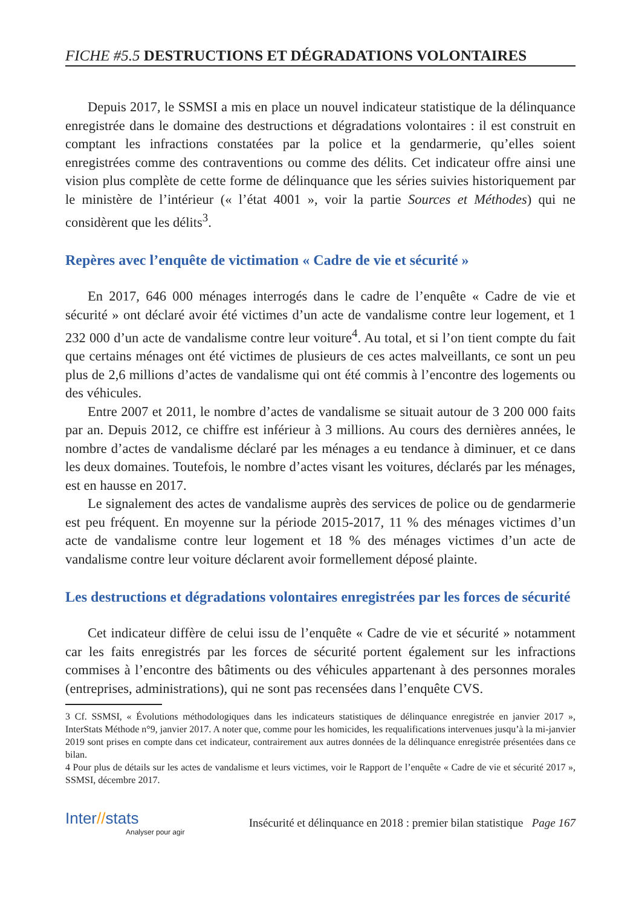FICHE #5.5 DESTRUCTIONS ET DÉGRADATIONS VOLONTAIRES
Depuis 2017, le SSMSI a mis en place un nouvel indicateur statistique de la délinquance enregistrée dans le domaine des destructions et dégradations volontaires : il est construit en comptant les infractions constatées par la police et la gendarmerie, qu’elles soient enregistrées comme des contraventions ou comme des délits. Cet indicateur offre ainsi une vision plus complète de cette forme de délinquance que les séries suivies historiquement par le ministère de l’intérieur (« l’état 4001 », voir la partie Sources et Méthodes) qui ne considèrent que les délits<sup>3</sup>.
Repères avec l’enquête de victimation « Cadre de vie et sécurité »
En 2017, 646 000 ménages interrogés dans le cadre de l’enquête « Cadre de vie et sécurité » ont déclaré avoir été victimes d’un acte de vandalisme contre leur logement, et 1 232 000 d’un acte de vandalisme contre leur voiture<sup>4</sup>. Au total, et si l’on tient compte du fait que certains ménages ont été victimes de plusieurs de ces actes malveillants, ce sont un peu plus de 2,6 millions d’actes de vandalisme qui ont été commis à l’encontre des logements ou des véhicules.
Entre 2007 et 2011, le nombre d’actes de vandalisme se situait autour de 3 200 000 faits par an. Depuis 2012, ce chiffre est inférieur à 3 millions. Au cours des dernières années, le nombre d’actes de vandalisme déclaré par les ménages a eu tendance à diminuer, et ce dans les deux domaines. Toutefois, le nombre d’actes visant les voitures, déclarés par les ménages, est en hausse en 2017.
Le signalement des actes de vandalisme auprès des services de police ou de gendarmerie est peu fréquent. En moyenne sur la période 2015-2017, 11 % des ménages victimes d’un acte de vandalisme contre leur logement et 18 % des ménages victimes d’un acte de vandalisme contre leur voiture déclarent avoir formellement déposé plainte.
Les destructions et dégradations volontaires enregistrées par les forces de sécurité
Cet indicateur diffère de celui issu de l’enquête « Cadre de vie et sécurité » notamment car les faits enregistrés par les forces de sécurité portent également sur les infractions commises à l’encontre des bâtiments ou des véhicules appartenant à des personnes morales (entreprises, administrations), qui ne sont pas recensées dans l’enquête CVS.
3 Cf. SSMSI, « Évolutions méthodologiques dans les indicateurs statistiques de délinquance enregistrée en janvier 2017 », InterStats Méthode n°9, janvier 2017. A noter que, comme pour les homicides, les requalifications intervenues jusqu’à la mi-janvier 2019 sont prises en compte dans cet indicateur, contrairement aux autres données de la délinquance enregistrée présentées dans ce bilan.
4 Pour plus de détails sur les actes de vandalisme et leurs victimes, voir le Rapport de l’enquête « Cadre de vie et sécurité 2017 », SSMSI, décembre 2017.
Inter//stats
Analyser pour agir
Insécurité et délinquance en 2018 : premier bilan statistique Page 167